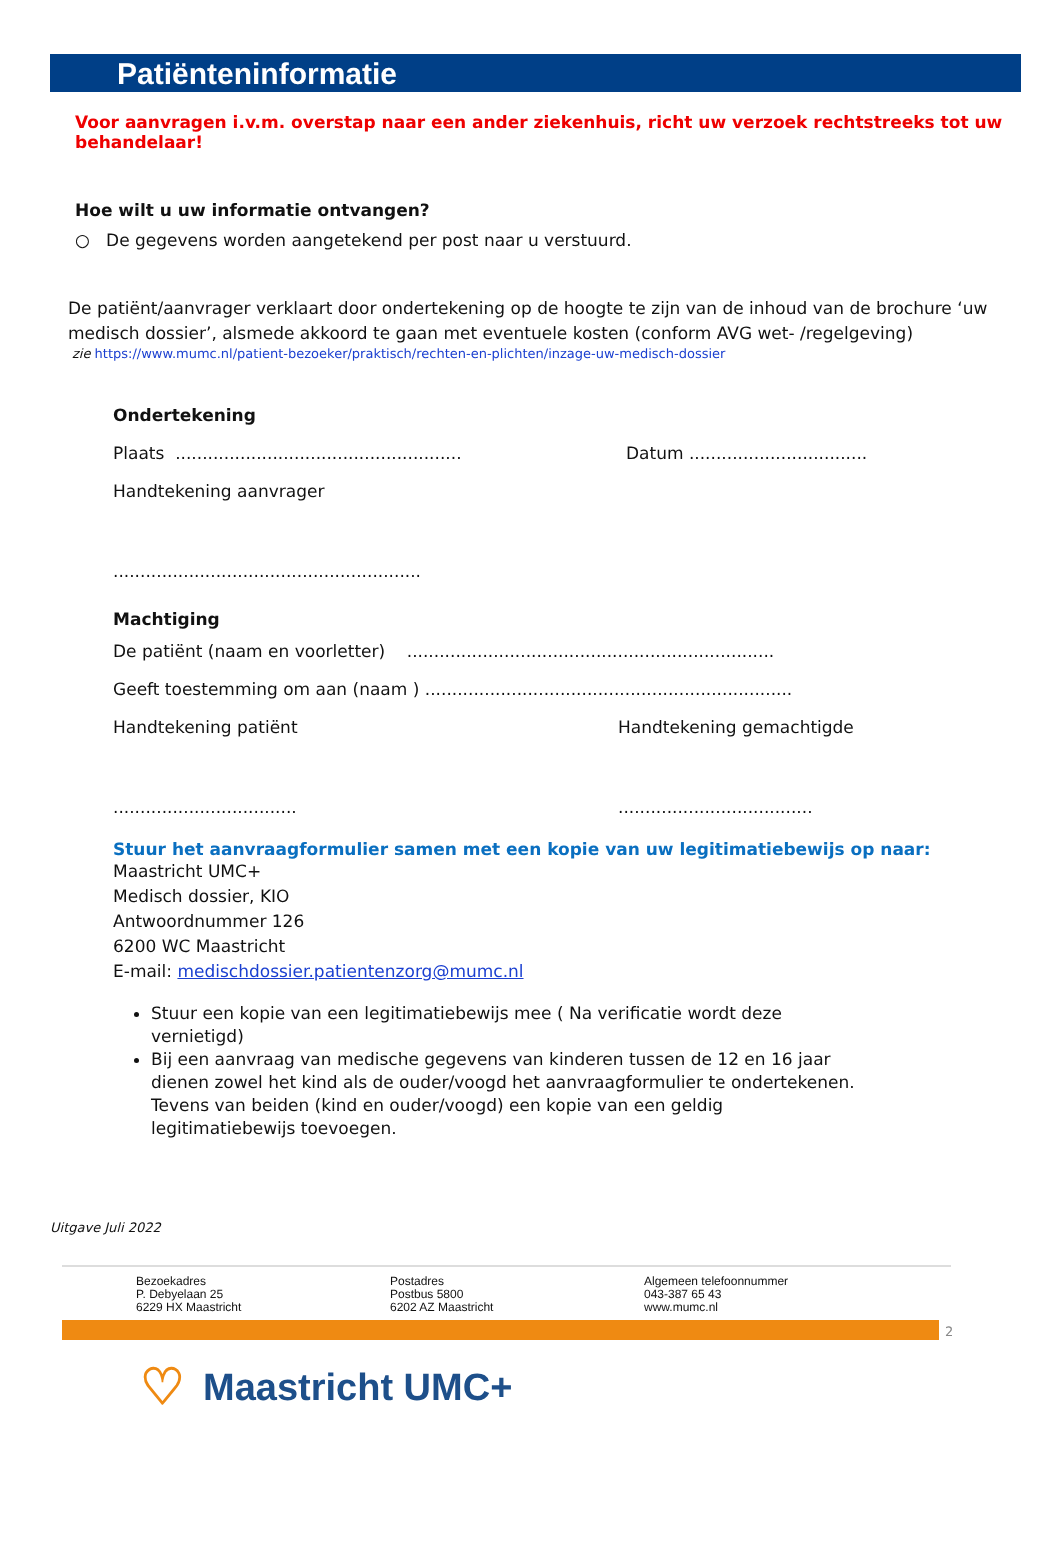Patiënteninformatie
Voor aanvragen i.v.m. overstap naar een ander ziekenhuis, richt uw verzoek rechtstreeks tot uw behandelaar!
Hoe wilt u uw informatie ontvangen?
○ De gegevens worden aangetekend per post naar u verstuurd.
De patiënt/aanvrager verklaart door ondertekening op de hoogte te zijn van de inhoud van de brochure ‘uw medisch dossier’, alsmede akkoord te gaan met eventuele kosten (conform AVG wet- /regelgeving)
zie https://www.mumc.nl/patient-bezoeker/praktisch/rechten-en-plichten/inzage-uw-medisch-dossier
Ondertekening
Plaats ..................................................... Datum .................................
Handtekening aanvrager
.........................................................
Machtiging
De patiënt (naam en voorletter) ....................................................................
Geeft toestemming om aan (naam ) ....................................................................
Handtekening patiënt Handtekening gemachtigde
......................................................................
Stuur het aanvraagformulier samen met een kopie van uw legitimatiebewijs op naar:
Maastricht UMC+
Medisch dossier, KIO
Antwoordnummer 126
6200 WC Maastricht
E-mail: medischdossier.patientenzorg@mumc.nl
Stuur een kopie van een legitimatiebewijs mee ( Na verificatie wordt deze vernietigd)
Bij een aanvraag van medische gegevens van kinderen tussen de 12 en 16 jaar dienen zowel het kind als de ouder/voogd het aanvraagformulier te ondertekenen. Tevens van beiden (kind en ouder/voogd) een kopie van een geldig legitimatiebewijs toevoegen.
Uitgave Juli 2022
Bezoekadres
P. Debyelaan 25
6229 HX Maastricht
Postadres
Postbus 5800
6202 AZ Maastricht
Algemeen telefoonnummer
043-387 65 43
www.mumc.nl
2
♡ Maastricht UMC+